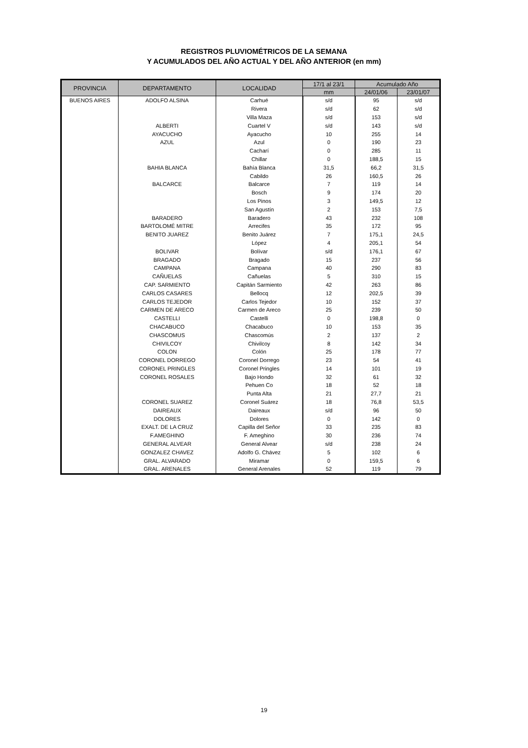REGISTROS PLUVIOMÉTRICOS DE LA SEMANA
Y ACUMULADOS DEL AÑO ACTUAL Y DEL AÑO ANTERIOR (en mm)
| PROVINCIA | DEPARTAMENTO | LOCALIDAD | 17/1 al 23/1 | Acumulado Año | |
| --- | --- | --- | --- | --- | --- |
| | | | mm | 24/01/06 | 23/01/07 |
| BUENOS AIRES | ADOLFO ALSINA | Carhué | s/d | 95 | s/d |
| | | Rivera | s/d | 62 | s/d |
| | | Villa Maza | s/d | 153 | s/d |
| | ALBERTI | Cuartel V | s/d | 143 | s/d |
| | AYACUCHO | Ayacucho | 10 | 255 | 14 |
| | AZUL | Azul | 0 | 190 | 23 |
| | | Cacharí | 0 | 285 | 11 |
| | | Chillar | 0 | 188,5 | 15 |
| | BAHIA BLANCA | Bahía Blanca | 31,5 | 66,2 | 31,5 |
| | | Cabildo | 26 | 160,5 | 26 |
| | BALCARCE | Balcarce | 7 | 119 | 14 |
| | | Bosch | 9 | 174 | 20 |
| | | Los Pinos | 3 | 149,5 | 12 |
| | | San Agustín | 2 | 153 | 7,5 |
| | BARADERO | Baradero | 43 | 232 | 108 |
| | BARTOLOMÉ MITRE | Arrecifes | 35 | 172 | 95 |
| | BENITO JUAREZ | Benito Juárez | 7 | 175,1 | 24,5 |
| | | López | 4 | 205,1 | 54 |
| | BOLIVAR | Bolívar | s/d | 176,1 | 67 |
| | BRAGADO | Bragado | 15 | 237 | 56 |
| | CAMPANA | Campana | 40 | 290 | 83 |
| | CAÑUELAS | Cañuelas | 5 | 310 | 15 |
| | CAP. SARMIENTO | Capitán Sarmiento | 42 | 263 | 86 |
| | CARLOS CASARES | Bellocq | 12 | 202,5 | 39 |
| | CARLOS TEJEDOR | Carlos Tejedor | 10 | 152 | 37 |
| | CARMEN DE ARECO | Carmen de Areco | 25 | 239 | 50 |
| | CASTELLI | Castelli | 0 | 198,8 | 0 |
| | CHACABUCO | Chacabuco | 10 | 153 | 35 |
| | CHASCOMUS | Chascomús | 2 | 137 | 2 |
| | CHIVILCOY | Chivilcoy | 8 | 142 | 34 |
| | COLON | Colón | 25 | 178 | 77 |
| | CORONEL DORREGO | Coronel Dorrego | 23 | 54 | 41 |
| | CORONEL PRINGLES | Coronel Pringles | 14 | 101 | 19 |
| | CORONEL ROSALES | Bajo Hondo | 32 | 61 | 32 |
| | | Pehuen Co | 18 | 52 | 18 |
| | | Punta Alta | 21 | 27,7 | 21 |
| | CORONEL SUAREZ | Coronel Suárez | 18 | 76,8 | 53,5 |
| | DAIREAUX | Daireaux | s/d | 96 | 50 |
| | DOLORES | Dolores | 0 | 142 | 0 |
| | EXALT. DE LA CRUZ | Capilla del Señor | 33 | 235 | 83 |
| | F.AMEGHINO | F. Ameghino | 30 | 236 | 74 |
| | GENERAL ALVEAR | General Alvear | s/d | 238 | 24 |
| | GONZALEZ CHAVEZ | Adolfo G. Chávez | 5 | 102 | 6 |
| | GRAL. ALVARADO | Miramar | 0 | 159,5 | 6 |
| | GRAL. ARENALES | General Arenales | 52 | 119 | 79 |
19